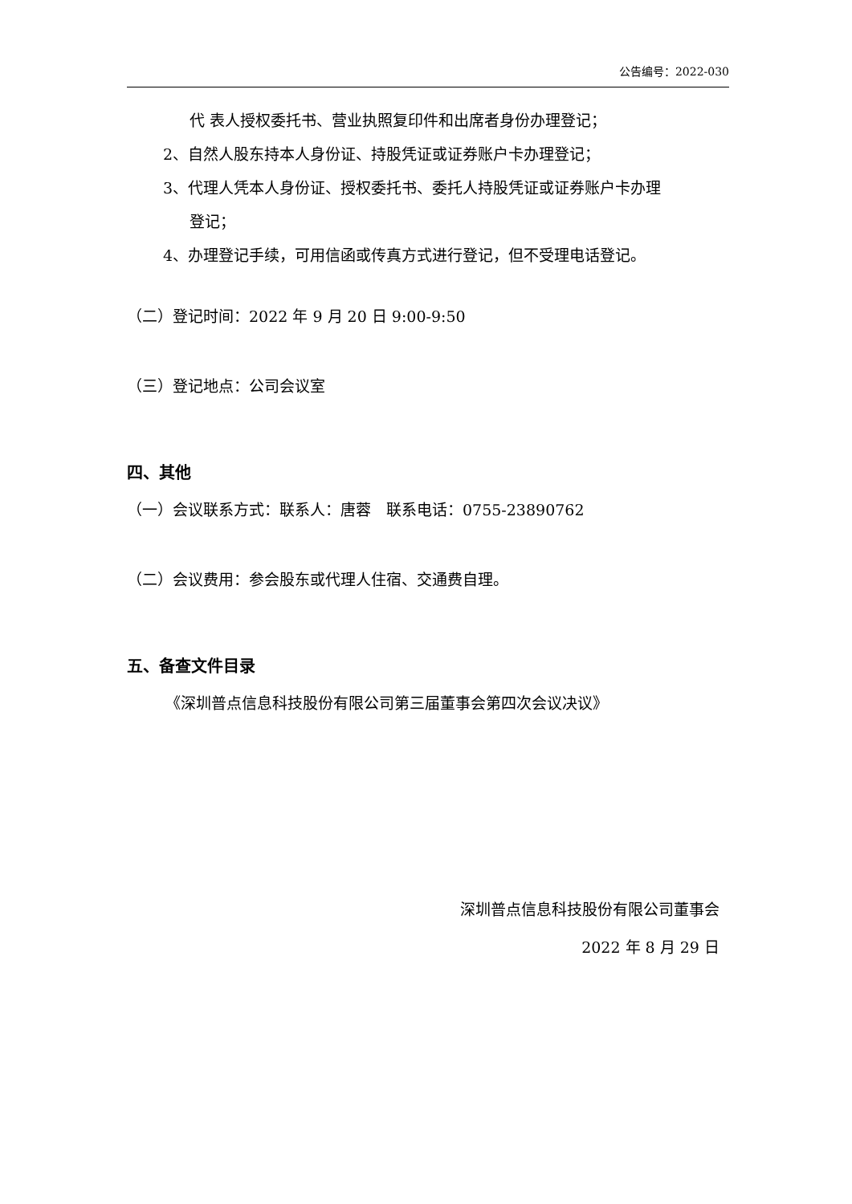公告编号：2022-030
代 表人授权委托书、营业执照复印件和出席者身份办理登记；
2、自然人股东持本人身份证、持股凭证或证券账户卡办理登记；
3、代理人凭本人身份证、授权委托书、委托人持股凭证或证券账户卡办理
登记；
4、办理登记手续，可用信函或传真方式进行登记，但不受理电话登记。
（二）登记时间：2022 年 9 月 20 日 9:00-9:50
（三）登记地点：公司会议室
四、其他
（一）会议联系方式：联系人：唐蓉　联系电话：0755-23890762
（二）会议费用：参会股东或代理人住宿、交通费自理。
五、备查文件目录
《深圳普点信息科技股份有限公司第三届董事会第四次会议决议》
深圳普点信息科技股份有限公司董事会
2022 年 8 月 29 日